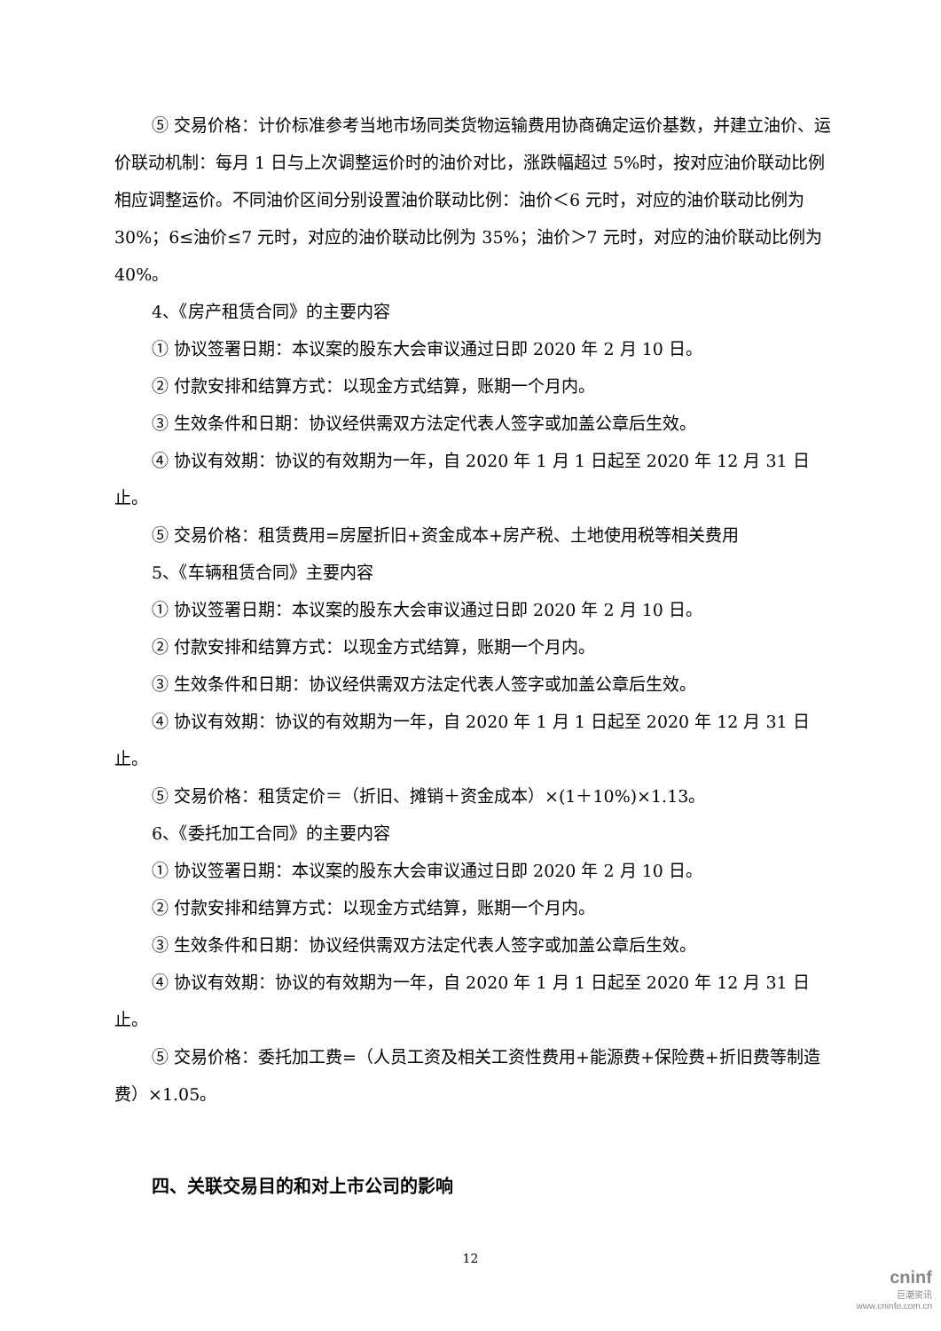⑤ 交易价格：计价标准参考当地市场同类货物运输费用协商确定运价基数，并建立油价、运价联动机制：每月 1 日与上次调整运价时的油价对比，涨跌幅超过 5%时，按对应油价联动比例相应调整运价。不同油价区间分别设置油价联动比例：油价＜6 元时，对应的油价联动比例为 30%；6≤油价≤7 元时，对应的油价联动比例为 35%；油价＞7 元时，对应的油价联动比例为 40%。
4、《房产租赁合同》的主要内容
① 协议签署日期：本议案的股东大会审议通过日即 2020 年 2 月 10 日。
② 付款安排和结算方式：以现金方式结算，账期一个月内。
③ 生效条件和日期：协议经供需双方法定代表人签字或加盖公章后生效。
④ 协议有效期：协议的有效期为一年，自 2020 年 1 月 1 日起至 2020 年 12 月 31 日止。
⑤ 交易价格：租赁费用=房屋折旧+资金成本+房产税、土地使用税等相关费用
5、《车辆租赁合同》主要内容
① 协议签署日期：本议案的股东大会审议通过日即 2020 年 2 月 10 日。
② 付款安排和结算方式：以现金方式结算，账期一个月内。
③ 生效条件和日期：协议经供需双方法定代表人签字或加盖公章后生效。
④ 协议有效期：协议的有效期为一年，自 2020 年 1 月 1 日起至 2020 年 12 月 31 日止。
⑤ 交易价格：租赁定价＝（折旧、摊销＋资金成本）×(1＋10%)×1.13。
6、《委托加工合同》的主要内容
① 协议签署日期：本议案的股东大会审议通过日即 2020 年 2 月 10 日。
② 付款安排和结算方式：以现金方式结算，账期一个月内。
③ 生效条件和日期：协议经供需双方法定代表人签字或加盖公章后生效。
④ 协议有效期：协议的有效期为一年，自 2020 年 1 月 1 日起至 2020 年 12 月 31 日止。
⑤ 交易价格：委托加工费=（人员工资及相关工资性费用+能源费+保险费+折旧费等制造费）×1.05。
四、关联交易目的和对上市公司的影响
12
cninf
巨潮资讯
www.cninfo.com.cn